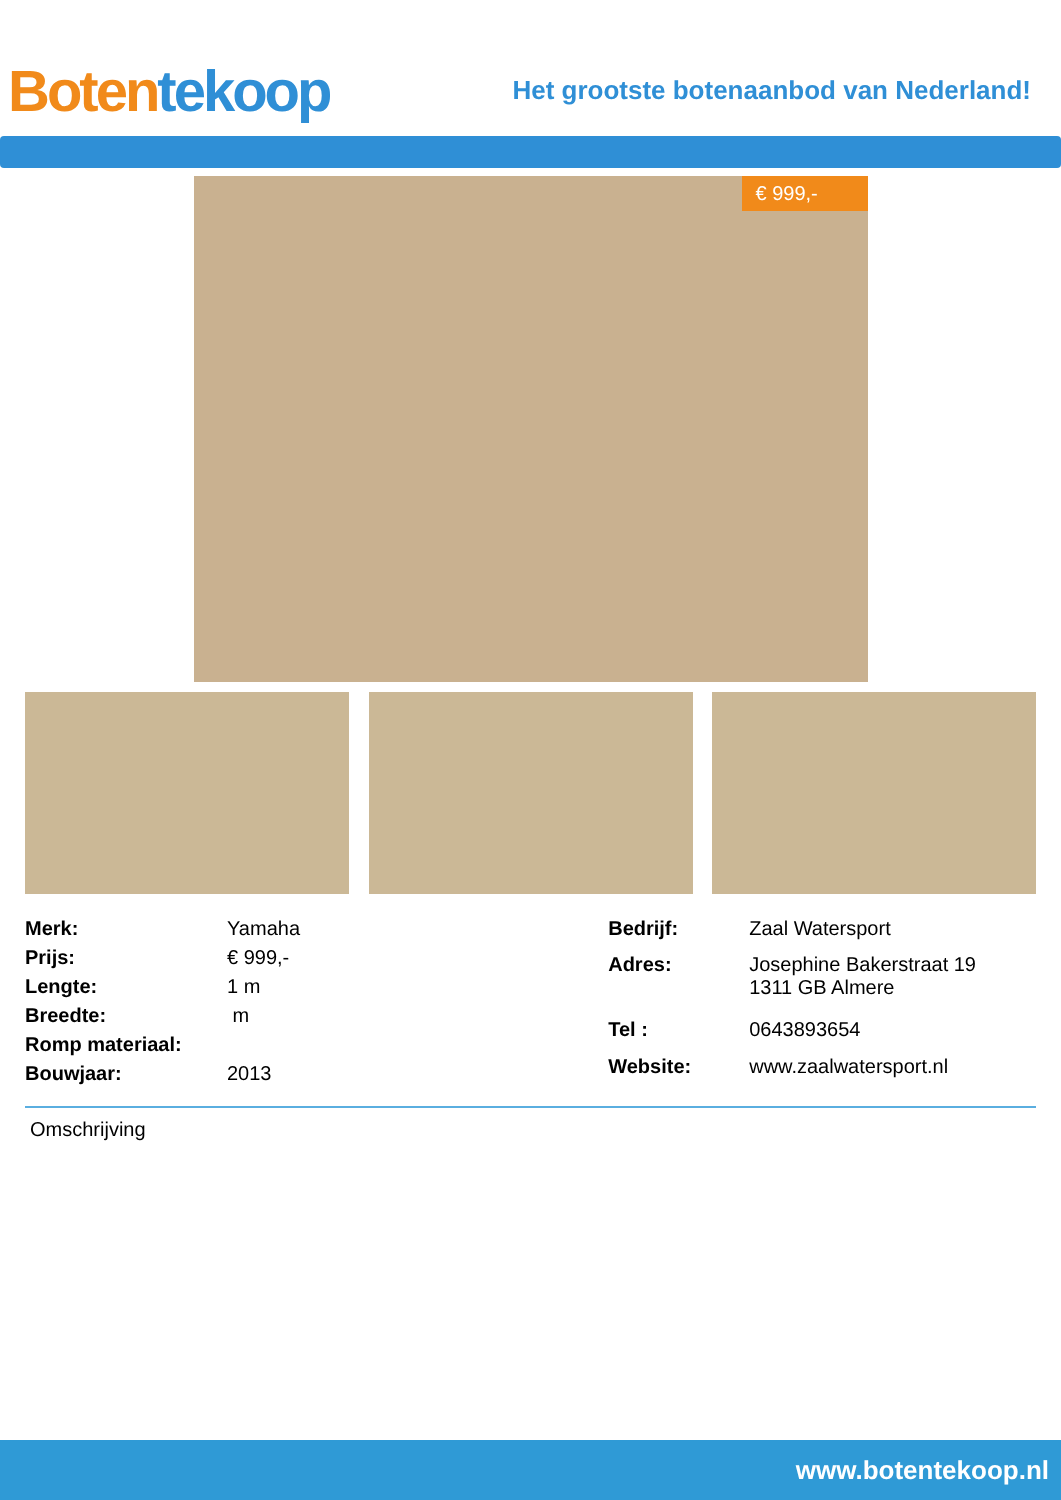Boten tekoop
Het grootste botenaanbod van Nederland!
€ 999,-
| Merk: | Yamaha |
| Prijs: | € 999,- |
| Lengte: | 1 m |
| Breedte: | m |
| Romp materiaal: | |
| Bouwjaar: | 2013 |
| Bedrijf: | Zaal Watersport |
| Adres: | Josephine Bakerstraat 19 1311 GB Almere |
| Tel : | 0643893654 |
| Website: | www.zaalwatersport.nl |
Omschrijving
www.botentekoop.nl